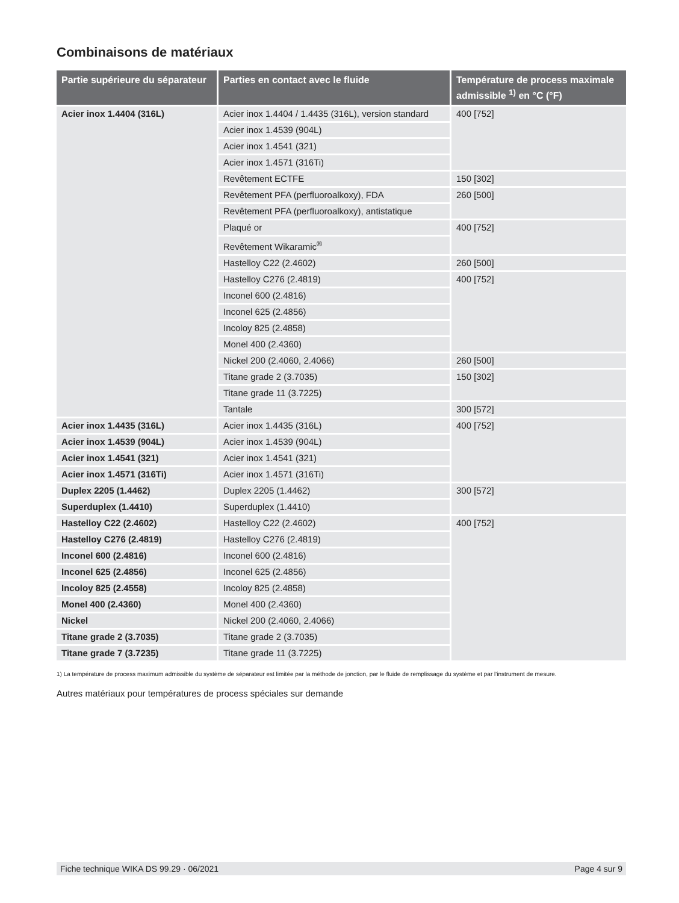Combinaisons de matériaux
| Partie supérieure du séparateur | Parties en contact avec le fluide | Température de process maximale admissible <sup>1)</sup> en °C (°F) |
| --- | --- | --- |
| Acier inox 1.4404 (316L) | Acier inox 1.4404 / 1.4435 (316L), version standard | 400 [752] |
| | Acier inox 1.4539 (904L) | |
| | Acier inox 1.4541 (321) | |
| | Acier inox 1.4571 (316Ti) | |
| | Revêtement ECTFE | 150 [302] |
| | Revêtement PFA (perfluoroalkoxy), FDA | 260 [500] |
| | Revêtement PFA (perfluoroalkoxy), antistatique | |
| | Plaqué or | 400 [752] |
| | Revêtement Wikaramic<sup>®</sup> | |
| | Hastelloy C22 (2.4602) | 260 [500] |
| | Hastelloy C276 (2.4819) | 400 [752] |
| | Inconel 600 (2.4816) | |
| | Inconel 625 (2.4856) | |
| | Incoloy 825 (2.4858) | |
| | Monel 400 (2.4360) | |
| | Nickel 200 (2.4060, 2.4066) | 260 [500] |
| | Titane grade 2 (3.7035) | 150 [302] |
| | Titane grade 11 (3.7225) | |
| | Tantale | 300 [572] |
| Acier inox 1.4435 (316L) | Acier inox 1.4435 (316L) | 400 [752] |
| Acier inox 1.4539 (904L) | Acier inox 1.4539 (904L) | |
| Acier inox 1.4541 (321) | Acier inox 1.4541 (321) | |
| Acier inox 1.4571 (316Ti) | Acier inox 1.4571 (316Ti) | |
| Duplex 2205 (1.4462) | Duplex 2205 (1.4462) | 300 [572] |
| Superduplex (1.4410) | Superduplex (1.4410) | |
| Hastelloy C22 (2.4602) | Hastelloy C22 (2.4602) | 400 [752] |
| Hastelloy C276 (2.4819) | Hastelloy C276 (2.4819) | |
| Inconel 600 (2.4816) | Inconel 600 (2.4816) | |
| Inconel 625 (2.4856) | Inconel 625 (2.4856) | |
| Incoloy 825 (2.4558) | Incoloy 825 (2.4858) | |
| Monel 400 (2.4360) | Monel 400 (2.4360) | |
| Nickel | Nickel 200 (2.4060, 2.4066) | |
| Titane grade 2 (3.7035) | Titane grade 2 (3.7035) | |
| Titane grade 7 (3.7235) | Titane grade 11 (3.7225) | |
1) La température de process maximum admissible du système de séparateur est limitée par la méthode de jonction, par le fluide de remplissage du système et par l'instrument de mesure.
Autres matériaux pour températures de process spéciales sur demande
Fiche technique WIKA DS 99.29 · 06/2021 Page 4 sur 9